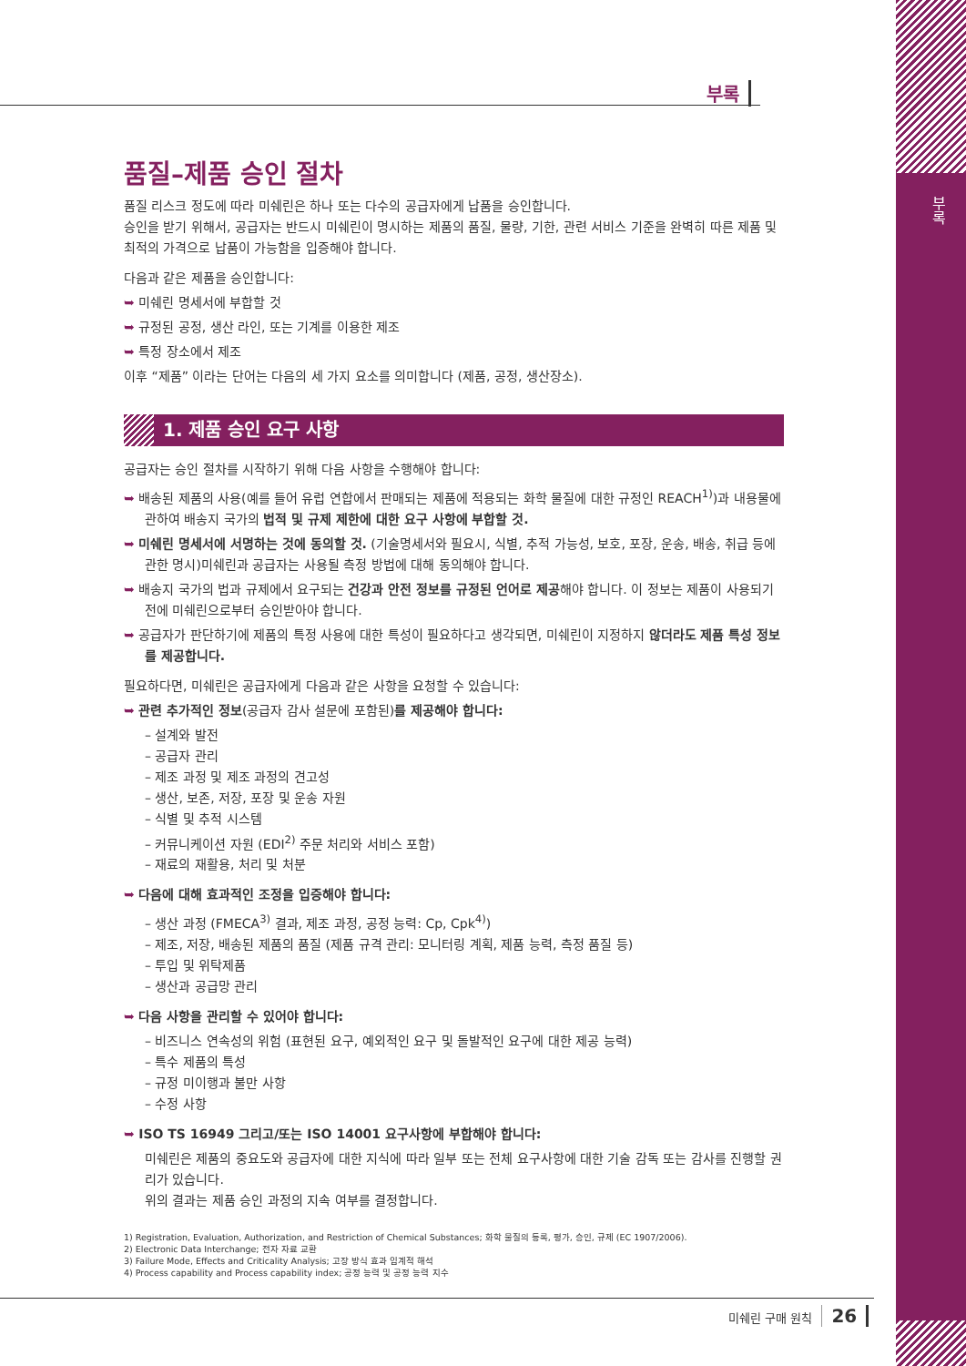부록
부록
품질–제품 승인 절차
품질 리스크 정도에 따라 미쉐린은 하나 또는 다수의 공급자에게 납품을 승인합니다.
승인을 받기 위해서, 공급자는 반드시 미쉐린이 명시하는 제품의 품질, 물량, 기한, 관련 서비스 기준을 완벽히 따른 제품 및 최적의 가격으로 납품이 가능함을 입증해야 합니다.
다음과 같은 제품을 승인합니다:
➥ 미쉐린 명세서에 부합할 것
➥ 규정된 공정, 생산 라인, 또는 기계를 이용한 제조
➥ 특정 장소에서 제조
이후 “제품” 이라는 단어는 다음의 세 가지 요소를 의미합니다 (제품, 공정, 생산장소).
1. 제품 승인 요구 사항
공급자는 승인 절차를 시작하기 위해 다음 사항을 수행해야 합니다:
➥ 배송된 제품의 사용(예를 들어 유럽 연합에서 판매되는 제품에 적용되는 화학 물질에 대한 규정인 REACH<sup>1)</sup>)과 내용물에 관하여 배송지 국가의 법적 및 규제 제한에 대한 요구 사항에 부합할 것.
➥ 미쉐린 명세서에 서명하는 것에 동의할 것. (기술명세서와 필요시, 식별, 추적 가능성, 보호, 포장, 운송, 배송, 취급 등에 관한 명시)미쉐린과 공급자는 사용될 측정 방법에 대해 동의해야 합니다.
➥ 배송지 국가의 법과 규제에서 요구되는 건강과 안전 정보를 규정된 언어로 제공해야 합니다. 이 정보는 제품이 사용되기 전에 미쉐린으로부터 승인받아야 합니다.
➥ 공급자가 판단하기에 제품의 특정 사용에 대한 특성이 필요하다고 생각되면, 미쉐린이 지정하지 않더라도 제품 특성 정보를 제공합니다.
필요하다면, 미쉐린은 공급자에게 다음과 같은 사항을 요청할 수 있습니다:
➥ 관련 추가적인 정보(공급자 감사 설문에 포함된)를 제공해야 합니다:
– 설계와 발전
– 공급자 관리
– 제조 과정 및 제조 과정의 견고성
– 생산, 보존, 저장, 포장 및 운송 자원
– 식별 및 추적 시스템
– 커뮤니케이션 자원 (EDI<sup>2)</sup> 주문 처리와 서비스 포함)
– 재료의 재활용, 처리 및 처분
➥ 다음에 대해 효과적인 조정을 입증해야 합니다:
– 생산 과정 (FMECA<sup>3)</sup> 결과, 제조 과정, 공정 능력: Cp, Cpk<sup>4)</sup>)
– 제조, 저장, 배송된 제품의 품질 (제품 규격 관리: 모니터링 계획, 제품 능력, 측정 품질 등)
– 투입 및 위탁제품
– 생산과 공급망 관리
➥ 다음 사항을 관리할 수 있어야 합니다:
– 비즈니스 연속성의 위험 (표현된 요구, 예외적인 요구 및 돌발적인 요구에 대한 제공 능력)
– 특수 제품의 특성
– 규정 미이행과 불만 사항
– 수정 사항
➥ ISO TS 16949 그리고/또는 ISO 14001 요구사항에 부합해야 합니다:
미쉐린은 제품의 중요도와 공급자에 대한 지식에 따라 일부 또는 전체 요구사항에 대한 기술 감독 또는 감사를 진행할 권리가 있습니다.
위의 결과는 제품 승인 과정의 지속 여부를 결정합니다.
1) Registration, Evaluation, Authorization, and Restriction of Chemical Substances; 화학 물질의 등록, 평가, 승인, 규제 (EC 1907/2006).
2) Electronic Data Interchange; 전자 자료 교환
3) Failure Mode, Effects and Criticality Analysis; 고장 방식 효과 임계적 해석
4) Process capability and Process capability index; 공정 능력 및 공정 능력 지수
미쉐린 구매 원칙 26